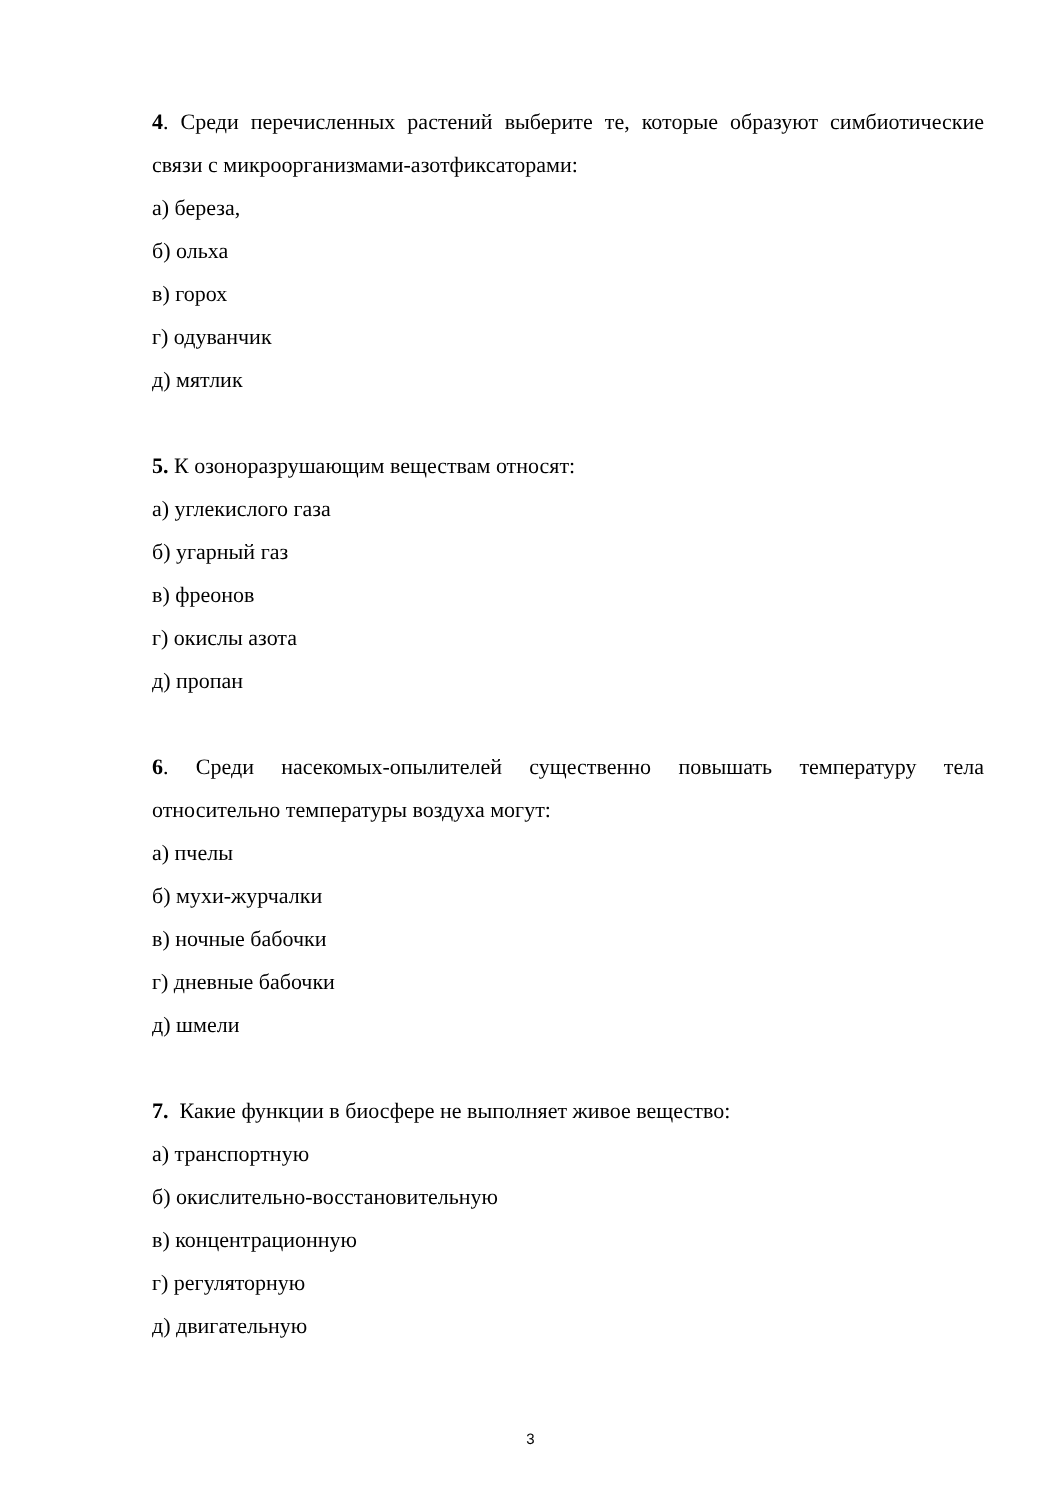4. Среди перечисленных растений выберите те, которые образуют симбиотические связи с микроорганизмами-азотфиксаторами:
а) береза,
б) ольха
в) горох
г) одуванчик
д) мятлик
5. К озоноразрушающим веществам относят:
а) углекислого газа
б) угарный газ
в) фреонов
г) окислы азота
д) пропан
6. Среди насекомых-опылителей существенно повышать температуру тела относительно температуры воздуха могут:
а) пчелы
б) мухи-журчалки
в) ночные бабочки
г) дневные бабочки
д) шмели
7. Какие функции в биосфере не выполняет живое вещество:
а) транспортную
б) окислительно-восстановительную
в) концентрационную
г) регуляторную
д) двигательную
3